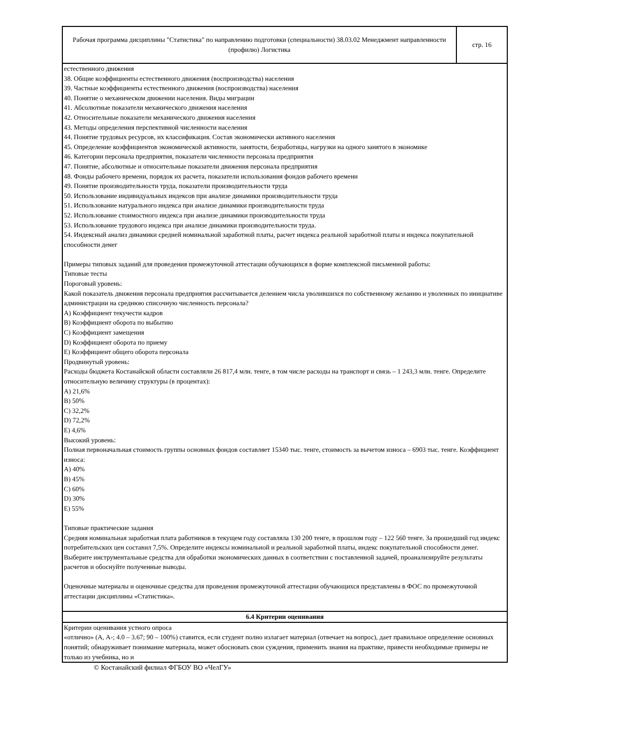| Рабочая программа дисциплины "Статистика" по направлению подготовки (специальности) 38.03.02 Менеджмент направленности (профилю) Логистика | стр. 16 |
| естественного движения 38. Общие коэффициенты естественного движения (воспроизводства) населения 39. Частные коэффициенты естественного движения (воспроизводства) населения 40. Понятие о механическом движении населения. Виды миграции 41. Абсолютные показатели механического движения населения 42. Относительные показатели механического движения населения 43. Методы определения перспективной численности населения 44. Понятие трудовых ресурсов, их классификация. Состав экономически активного населения 45. Определение коэффициентов экономической активности, занятости, безработицы, нагрузки на одного занятого в экономике 46. Категории персонала предприятия, показатели численности персонала предприятия 47. Понятие, абсолютные и относительные показатели движения персонала предприятия 48. Фонды рабочего времени, порядок их расчета, показатели использования фондов рабочего времени 49. Понятие производительности труда, показатели производительности труда 50. Использование индивидуальных индексов при анализе динамики производительности труда 51. Использование натурального индекса при анализе динамики производительности труда 52. Использование стоимостного индекса при анализе динамики производительности труда 53. Использование трудового индекса при анализе динамики производительности труда. 54. Индексный анализ динамики средней номинальной заработной платы, расчет индекса реальной заработной платы и индекса покупательной способности денег Примеры типовых заданий для проведения промежуточной аттестации обучающихся в форме комплексной письменной работы: Типовые тесты Пороговый уровень: Какой показатель движения персонала предприятия рассчитывается делением числа уволившихся по собственному желанию и уволенных по инициативе администрации на среднюю списочную численность персонала? A) Коэффициент текучести кадров B) Коэффициент оборота по выбытию C) Коэффициент замещения D) Коэффициент оборота по приему E) Коэффициент общего оборота персонала Продвинутый уровень: Расходы бюджета Костанайской области составляли 26 817,4 млн. тенге, в том числе расходы на транспорт и связь – 1 243,3 млн. тенге. Определите относительную величину структуры (в процентах): A) 21,6% B) 50% C) 32,2% D) 72,2% E) 4,6% Высокий уровень: Полная первоначальная стоимость группы основных фондов составляет 15340 тыс. тенге, стоимость за вычетом износа – 6903 тыс. тенге. Коэффициент износа: A) 40% B) 45% C) 60% D) 30% E) 55% Типовые практические задания Средняя номинальная заработная плата работников в текущем году составляла 130 200 тенге, в прошлом году – 122 560 тенге. За прошедший год индекс потребительских цен составил 7,5%. Определите индексы номинальной и реальной заработной платы, индекс покупательной способности денег. Выберите инструментальные средства для обработки экономических данных в соответствии с поставленной задачей, проанализируйте результаты расчетов и обоснуйте полученные выводы. Оценочные материалы и оценочные средства для проведения промежуточной аттестации обучающихся представлены в ФОС по промежуточной аттестации дисциплины «Статистика». | |
| 6.4 Критерии оценивания | |
| Критерии оценивания устного опроса «отлично» (А, А-; 4.0 – 3.67; 90 – 100%) ставится, если студент полно излагает материал (отвечает на вопрос), дает правильное определение основных понятий; обнаруживает понимание материала, может обосновать свои суждения, применить знания на практике, привести необходимые примеры не только из учебника, но и | |
© Костанайский филиал ФГБОУ ВО «ЧелГУ»